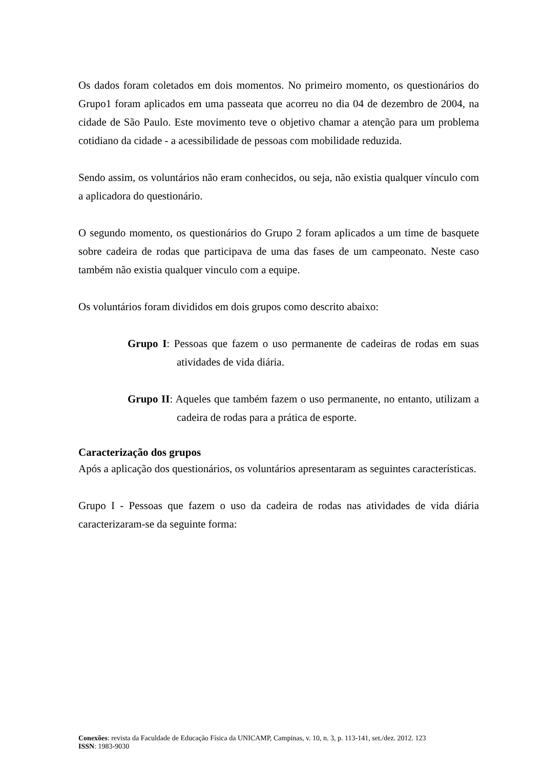Os dados foram coletados em dois momentos. No primeiro momento, os questionários do Grupo1 foram aplicados em uma passeata que acorreu no dia 04 de dezembro de 2004, na cidade de São Paulo. Este movimento teve o objetivo chamar a atenção para um problema cotidiano da cidade - a acessibilidade de pessoas com mobilidade reduzida.
Sendo assim, os voluntários não eram conhecidos, ou seja, não existia qualquer vínculo com a aplicadora do questionário.
O segundo momento, os questionários do Grupo 2 foram aplicados a um time de basquete sobre cadeira de rodas que participava de uma das fases de um campeonato. Neste caso também não existia qualquer vinculo com a equipe.
Os voluntários foram divididos em dois grupos como descrito abaixo:
Grupo I: Pessoas que fazem o uso permanente de cadeiras de rodas em suas atividades de vida diária.
Grupo II: Aqueles que também fazem o uso permanente, no entanto, utilizam a cadeira de rodas para a prática de esporte.
Caracterização dos grupos
Após a aplicação dos questionários, os voluntários apresentaram as seguintes características.
Grupo I - Pessoas que fazem o uso da cadeira de rodas nas atividades de vida diária caracterizaram-se da seguinte forma:
Conexões: revista da Faculdade de Educação Física da UNICAMP, Campinas, v. 10, n. 3, p. 113-141, set./dez. 2012. 123
ISSN: 1983-9030